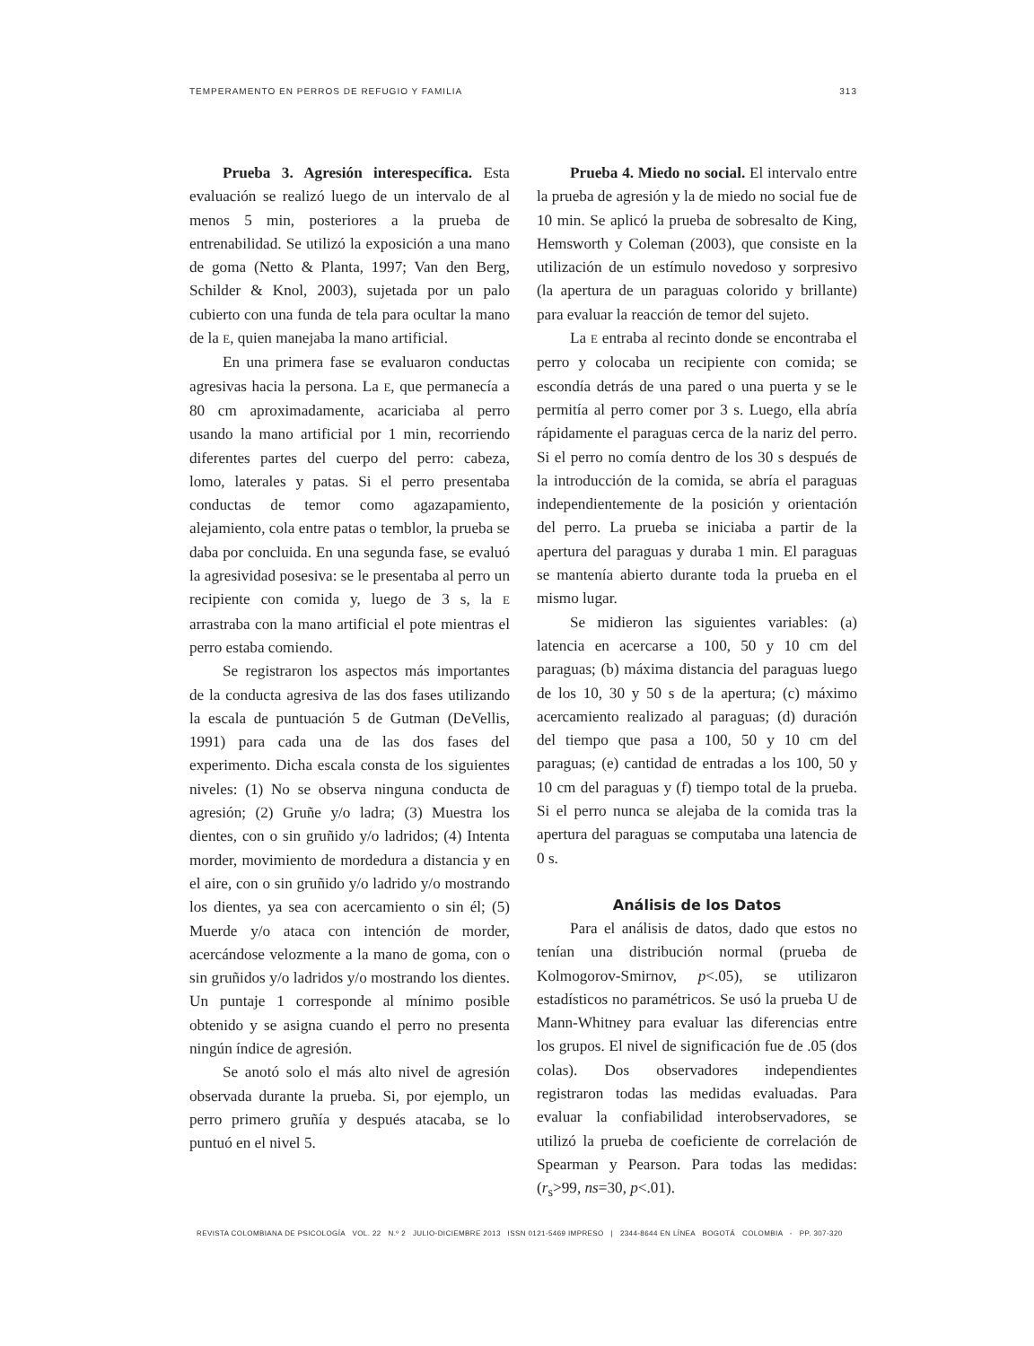TEMPERAMENTO EN PERROS DE REFUGIO Y FAMILIA 313
Prueba 3. Agresión interespecífica. Esta evaluación se realizó luego de un intervalo de al menos 5 min, posteriores a la prueba de entrenabilidad. Se utilizó la exposición a una mano de goma (Netto & Planta, 1997; Van den Berg, Schilder & Knol, 2003), sujetada por un palo cubierto con una funda de tela para ocultar la mano de la E, quien manejaba la mano artificial.
En una primera fase se evaluaron conductas agresivas hacia la persona. La E, que permanecía a 80 cm aproximadamente, acariciaba al perro usando la mano artificial por 1 min, recorriendo diferentes partes del cuerpo del perro: cabeza, lomo, laterales y patas. Si el perro presentaba conductas de temor como agazapamiento, alejamiento, cola entre patas o temblor, la prueba se daba por concluida. En una segunda fase, se evaluó la agresividad posesiva: se le presentaba al perro un recipiente con comida y, luego de 3 s, la E arrastraba con la mano artificial el pote mientras el perro estaba comiendo.
Se registraron los aspectos más importantes de la conducta agresiva de las dos fases utilizando la escala de puntuación 5 de Gutman (DeVellis, 1991) para cada una de las dos fases del experimento. Dicha escala consta de los siguientes niveles: (1) No se observa ninguna conducta de agresión; (2) Gruñe y/o ladra; (3) Muestra los dientes, con o sin gruñido y/o ladridos; (4) Intenta morder, movimiento de mordedura a distancia y en el aire, con o sin gruñido y/o ladrido y/o mostrando los dientes, ya sea con acercamiento o sin él; (5) Muerde y/o ataca con intención de morder, acercándose velozmente a la mano de goma, con o sin gruñidos y/o ladridos y/o mostrando los dientes. Un puntaje 1 corresponde al mínimo posible obtenido y se asigna cuando el perro no presenta ningún índice de agresión.
Se anotó solo el más alto nivel de agresión observada durante la prueba. Si, por ejemplo, un perro primero gruñía y después atacaba, se lo puntuó en el nivel 5.
Prueba 4. Miedo no social. El intervalo entre la prueba de agresión y la de miedo no social fue de 10 min. Se aplicó la prueba de sobresalto de King, Hemsworth y Coleman (2003), que consiste en la utilización de un estímulo novedoso y sorpresivo (la apertura de un paraguas colorido y brillante) para evaluar la reacción de temor del sujeto.
La E entraba al recinto donde se encontraba el perro y colocaba un recipiente con comida; se escondía detrás de una pared o una puerta y se le permitía al perro comer por 3 s. Luego, ella abría rápidamente el paraguas cerca de la nariz del perro. Si el perro no comía dentro de los 30 s después de la introducción de la comida, se abría el paraguas independientemente de la posición y orientación del perro. La prueba se iniciaba a partir de la apertura del paraguas y duraba 1 min. El paraguas se mantenía abierto durante toda la prueba en el mismo lugar.
Se midieron las siguientes variables: (a) latencia en acercarse a 100, 50 y 10 cm del paraguas; (b) máxima distancia del paraguas luego de los 10, 30 y 50 s de la apertura; (c) máximo acercamiento realizado al paraguas; (d) duración del tiempo que pasa a 100, 50 y 10 cm del paraguas; (e) cantidad de entradas a los 100, 50 y 10 cm del paraguas y (f) tiempo total de la prueba. Si el perro nunca se alejaba de la comida tras la apertura del paraguas se computaba una latencia de 0 s.
Análisis de los Datos
Para el análisis de datos, dado que estos no tenían una distribución normal (prueba de Kolmogorov-Smirnov, p<.05), se utilizaron estadísticos no paramétricos. Se usó la prueba U de Mann-Whitney para evaluar las diferencias entre los grupos. El nivel de significación fue de .05 (dos colas). Dos observadores independientes registraron todas las medidas evaluadas. Para evaluar la confiabilidad interobservadores, se utilizó la prueba de coeficiente de correlación de Spearman y Pearson. Para todas las medidas: (r<sub>s</sub>>99, ns=30, p<.01).
REVISTA COLOMBIANA DE PSICOLOGÍA VOL. 22 N.º 2 JULIO-DICIEMBRE 2013 ISSN 0121-5469 IMPRESO | 2344-8644 EN LÍNEA BOGOTÁ COLOMBIA - PP. 307-320